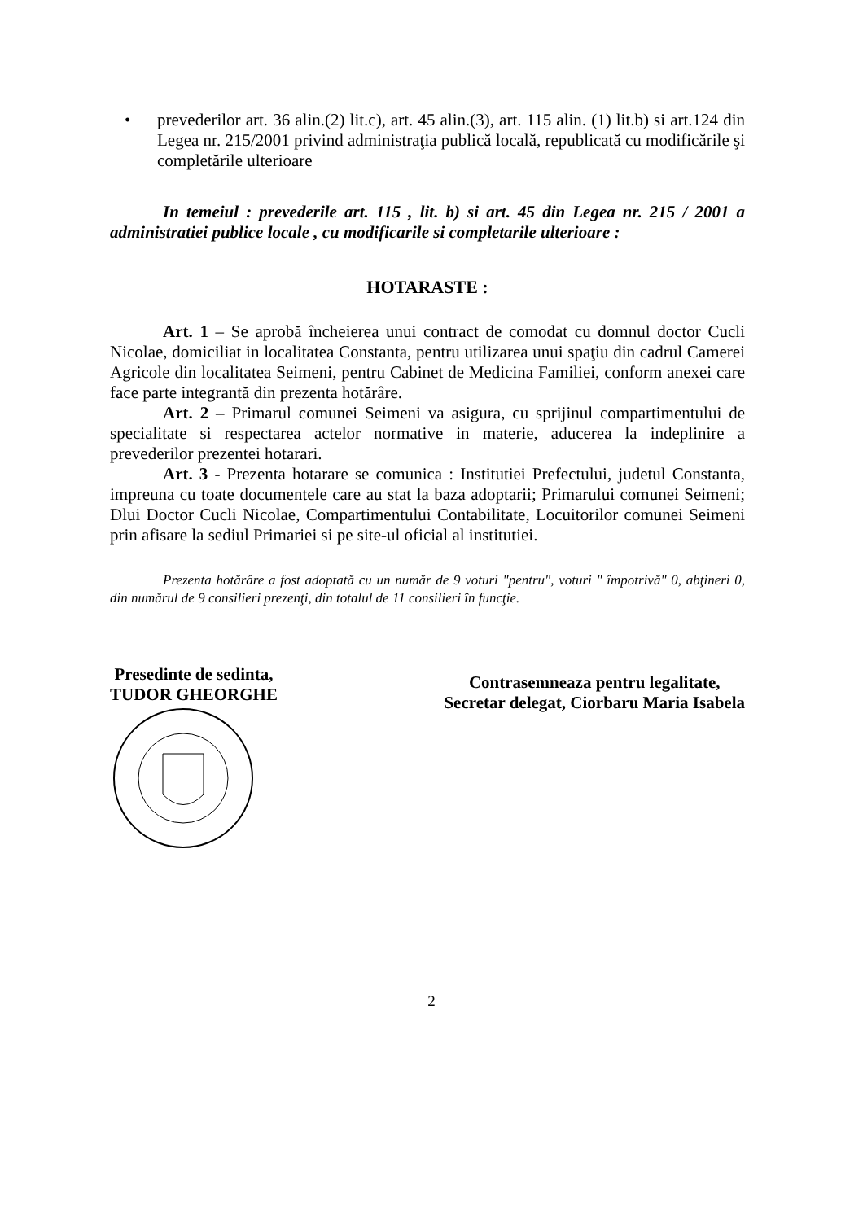• prevederilor art. 36 alin.(2) lit.c), art. 45 alin.(3), art. 115 alin. (1) lit.b) si art.124 din Legea nr. 215/2001 privind administraţia publică locală, republicată cu modificările şi completările ulterioare
In temeiul : prevederile art. 115 , lit. b) si art. 45 din Legea nr. 215 / 2001 a administratiei publice locale , cu modificarile si completarile ulterioare :
HOTARASTE :
Art. 1 – Se aprobă încheierea unui contract de comodat cu domnul doctor Cucli Nicolae, domiciliat in localitatea Constanta, pentru utilizarea unui spaţiu din cadrul Camerei Agricole din localitatea Seimeni, pentru Cabinet de Medicina Familiei, conform anexei care face parte integrantă din prezenta hotărâre.
Art. 2 – Primarul comunei Seimeni va asigura, cu sprijinul compartimentului de specialitate si respectarea actelor normative in materie, aducerea la indeplinire a prevederilor prezentei hotarari.
Art. 3 - Prezenta hotarare se comunica : Institutiei Prefectului, judetul Constanta, impreuna cu toate documentele care au stat la baza adoptarii; Primarului comunei Seimeni; Dlui Doctor Cucli Nicolae, Compartimentului Contabilitate, Locuitorilor comunei Seimeni prin afisare la sediul Primariei si pe site-ul oficial al institutiei.
Prezenta hotărâre a fost adoptată cu un număr de 9 voturi "pentru", voturi " împotrivă" 0, abţineri 0, din numărul de 9 consilieri prezenţi, din totalul de 11 consilieri în funcţie.
Presedinte de sedinta,
TUDOR GHEORGHE
Contrasemneaza pentru legalitate,
Secretar delegat, Ciorbaru Maria Isabela
2